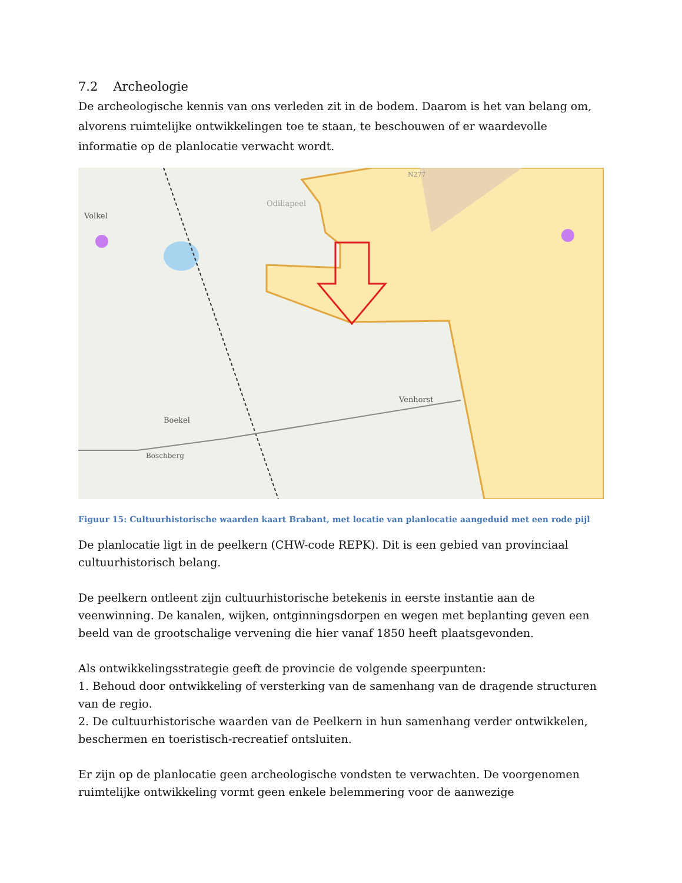7.2 Archeologie
De archeologische kennis van ons verleden zit in de bodem. Daarom is het van belang om, alvorens ruimtelijke ontwikkelingen toe te staan, te beschouwen of er waardevolle informatie op de planlocatie verwacht wordt.
Volkel
Odiliapeel
Venhorst
Boekel
Boschberg
N277
Figuur 15: Cultuurhistorische waarden kaart Brabant, met locatie van planlocatie aangeduid met een rode pijl
De planlocatie ligt in de peelkern (CHW-code REPK). Dit is een gebied van provinciaal cultuurhistorisch belang.
De peelkern ontleent zijn cultuurhistorische betekenis in eerste instantie aan de veenwinning. De kanalen, wijken, ontginningsdorpen en wegen met beplanting geven een beeld van de grootschalige vervening die hier vanaf 1850 heeft plaatsgevonden.
Als ontwikkelingsstrategie geeft de provincie de volgende speerpunten:
1. Behoud door ontwikkeling of versterking van de samenhang van de dragende structuren van de regio.
2. De cultuurhistorische waarden van de Peelkern in hun samenhang verder ontwikkelen, beschermen en toeristisch-recreatief ontsluiten.
Er zijn op de planlocatie geen archeologische vondsten te verwachten. De voorgenomen ruimtelijke ontwikkeling vormt geen enkele belemmering voor de aanwezige